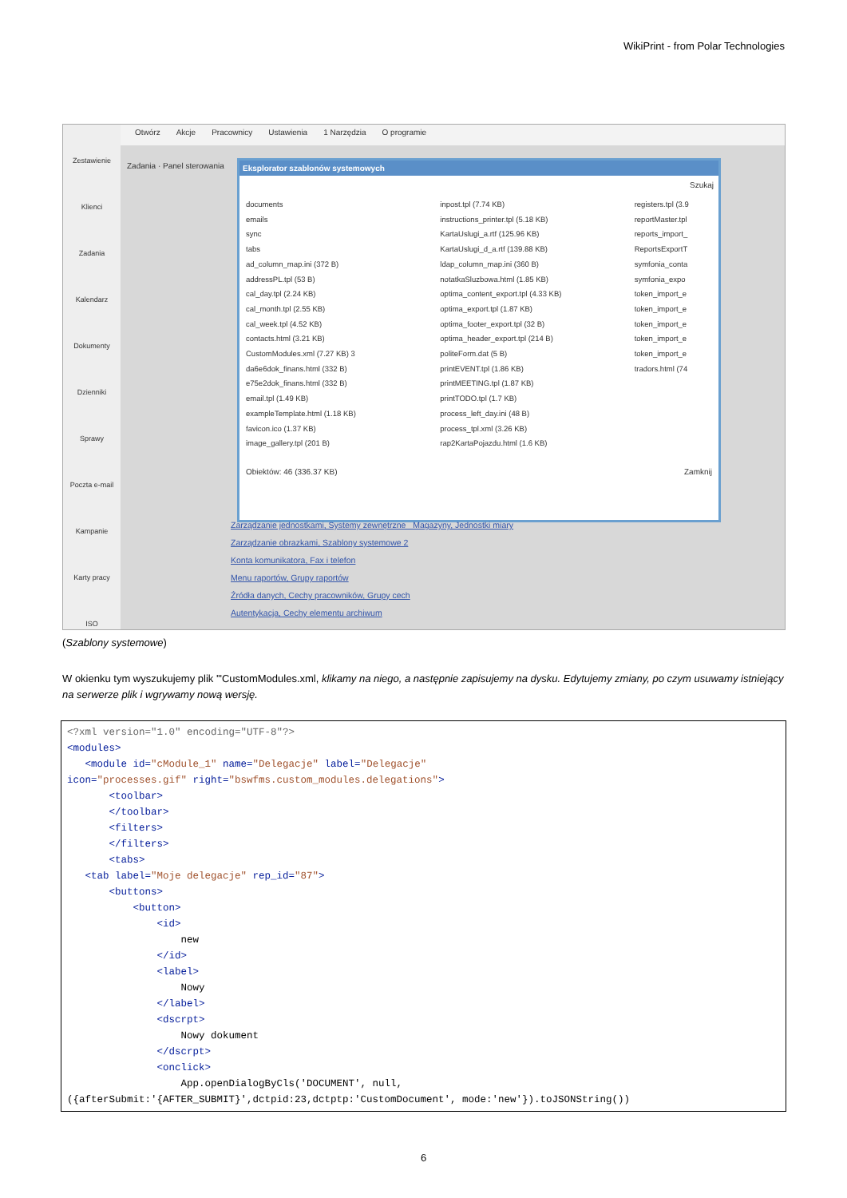WikiPrint - from Polar Technologies
Zestawienie
Klienci
Zadania
Kalendarz
Dokumenty
Dzienniki
Sprawy
Poczta e-mail
Kampanie
Karty pracy
ISO
Otwórz Akcje Pracownicy Ustawienia 1 Narzędzia O programie
Zadania · Panel sterowania
Eksplorator szablonów systemowych
Szukaj
documents
emails
sync
tabs
ad_column_map.ini (372 B)
addressPL.tpl (53 B)
cal_day.tpl (2.24 KB)
cal_month.tpl (2.55 KB)
cal_week.tpl (4.52 KB)
contacts.html (3.21 KB)
CustomModules.xml (7.27 KB) 3
da6e6dok_finans.html (332 B)
e75e2dok_finans.html (332 B)
email.tpl (1.49 KB)
exampleTemplate.html (1.18 KB)
favicon.ico (1.37 KB)
image_gallery.tpl (201 B)
inpost.tpl (7.74 KB)
instructions_printer.tpl (5.18 KB)
KartaUslugi_a.rtf (125.96 KB)
KartaUslugi_d_a.rtf (139.88 KB)
ldap_column_map.ini (360 B)
notatkaSluzbowa.html (1.85 KB)
optima_content_export.tpl (4.33 KB)
optima_export.tpl (1.87 KB)
optima_footer_export.tpl (32 B)
optima_header_export.tpl (214 B)
politeForm.dat (5 B)
printEVENT.tpl (1.86 KB)
printMEETING.tpl (1.87 KB)
printTODO.tpl (1.7 KB)
process_left_day.ini (48 B)
process_tpl.xml (3.26 KB)
rap2KartaPojazdu.html (1.6 KB)
registers.tpl (3.9
reportMaster.tpl
reports_import_
ReportsExportT
symfonia_conta
symfonia_expo
token_import_e
token_import_e
token_import_e
token_import_e
token_import_e
tradors.html (74
Obiektów: 46 (336.37 KB) Zamknij
Zarządzanie jednostkami, Systemy zewnętrzne Magazyny, Jednostki miary
Zarządzanie obrazkami, Szablony systemowe 2
Konta komunikatora, Fax i telefon
Menu raportów, Grupy raportów
Źródła danych, Cechy pracowników, Grupy cech
Autentykacja, Cechy elementu archiwum
(Szablony systemowe)
W okienku tym wyszukujemy plik '"CustomModules.xml, klikamy na niego, a następnie zapisujemy na dysku. Edytujemy zmiany, po czym usuwamy istniejący na serwerze plik i wgrywamy nową wersję.
<?xml version="1.0" encoding="UTF-8"?>
<modules>
   <module id="cModule_1" name="Delegacje" label="Delegacje"
icon="processes.gif" right="bswfms.custom_modules.delegations">
       <toolbar>
       </toolbar>
       <filters>
       </filters>
       <tabs>
   <tab label="Moje delegacje" rep_id="87">
       <buttons>
           <button>
               <id>
                   new
               </id>
               <label>
                   Nowy
               </label>
               <dscrpt>
                   Nowy dokument
               </dscrpt>
               <onclick>
                   App.openDialogByCls('DOCUMENT', null,
({afterSubmit:'{AFTER_SUBMIT}',dctpid:23,dctptp:'CustomDocument', mode:'new'}).toJSONString())
6